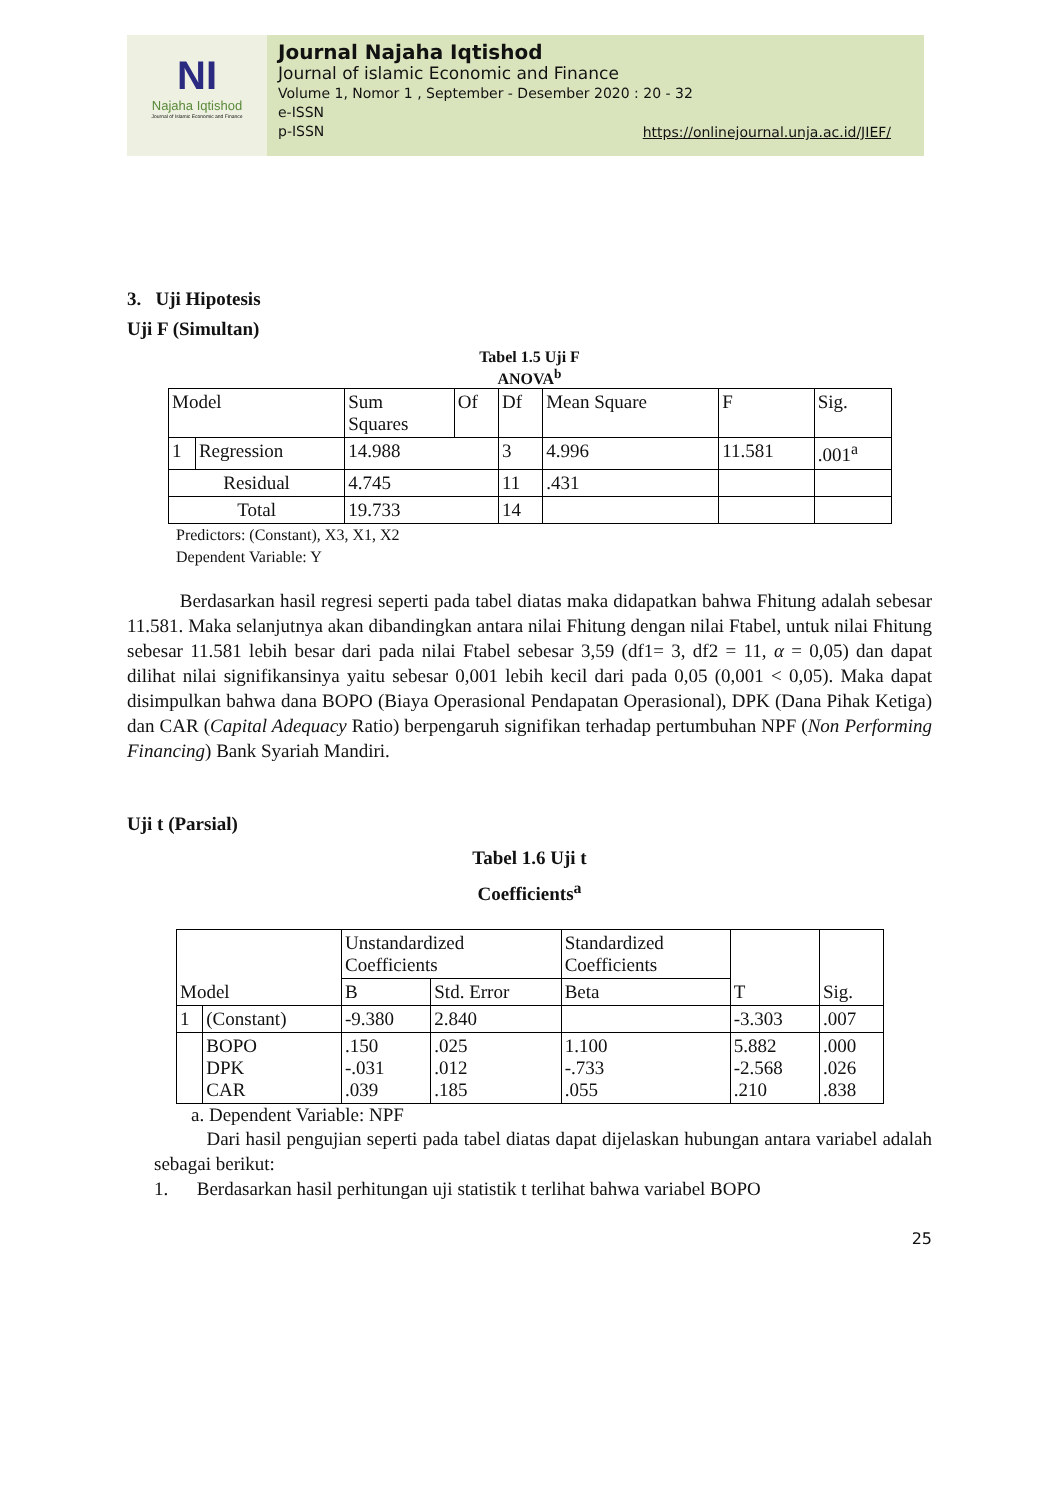NI
Najaha Iqtishod
Journal of Islamic Economic and Finance
Journal Najaha Iqtishod
Journal of islamic Economic and Finance
Volume 1, Nomor 1 , September - Desember 2020 : 20 - 32
e-ISSN
p-ISSN
https://onlinejournal.unja.ac.id/JIEF/
3. Uji Hipotesis
Uji F (Simultan)
Tabel 1.5 Uji F
ANOVA<sup>b</sup>
| Model | | Sum Squares | Of | Df | Mean Square | F | Sig. |
| 1 | Regression | 14.988 | | 3 | 4.996 | 11.581 | .001<sup>a</sup> |
| Residual | | 4.745 | | 11 | .431 | | |
| Total | | 19.733 | | 14 | | | |
Predictors: (Constant), X3, X1, X2
Dependent Variable: Y
Berdasarkan hasil regresi seperti pada tabel diatas maka didapatkan bahwa Fhitung adalah sebesar 11.581. Maka selanjutnya akan dibandingkan antara nilai Fhitung dengan nilai Ftabel, untuk nilai Fhitung sebesar 11.581 lebih besar dari pada nilai Ftabel sebesar 3,59 (df1= 3, df2 = 11, α = 0,05) dan dapat dilihat nilai signifikansinya yaitu sebesar 0,001 lebih kecil dari pada 0,05 (0,001 < 0,05). Maka dapat disimpulkan bahwa dana BOPO (Biaya Operasional Pendapatan Operasional), DPK (Dana Pihak Ketiga) dan CAR (Capital Adequacy Ratio) berpengaruh signifikan terhadap pertumbuhan NPF (Non Performing Financing) Bank Syariah Mandiri.
Uji t (Parsial)
Tabel 1.6 Uji t
Coefficients<sup>a</sup>
| Model | | Unstandardized Coefficients | | Standardized Coefficients | T | Sig. |
| | | B | Std. Error | Beta | | |
| 1 | (Constant) | -9.380 | 2.840 | | -3.303 | .007 |
| | BOPO DPK CAR | .150 -.031 .039 | .025 .012 .185 | 1.100 -.733 .055 | 5.882 -2.568 .210 | .000 .026 .838 |
a. Dependent Variable: NPF
Dari hasil pengujian seperti pada tabel diatas dapat dijelaskan hubungan antara variabel adalah sebagai berikut:
1. Berdasarkan hasil perhitungan uji statistik t terlihat bahwa variabel BOPO
25